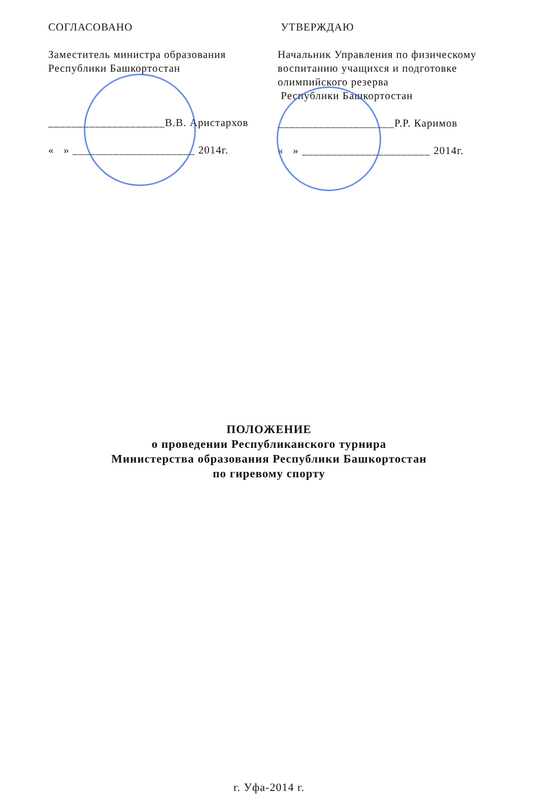СОГЛАСОВАНО
Заместитель министра образования
Республики Башкортостан
____________________В.В. Аристархов
« » _____________________ 2014г.
УТВЕРЖДАЮ
Начальник Управления по физическому воспитанию учащихся и подготовке олимпийского резерва
Республики Башкортостан
____________________Р.Р. Каримов
« » ______________________ 2014г.
ПОЛОЖЕНИЕ
о проведении Республиканского турнира
Министерства образования Республики Башкортостан
по гиревому спорту
г. Уфа-2014 г.